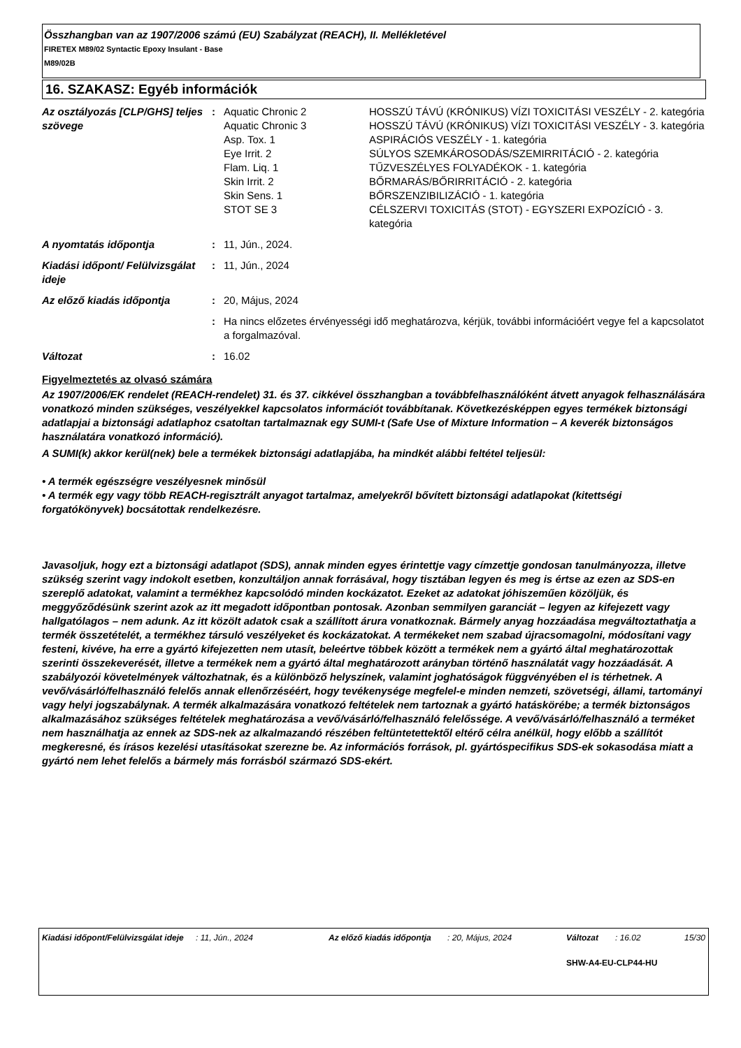Összhangban van az 1907/2006 számú (EU) Szabályzat (REACH), II. Mellékletével
FIRETEX M89/02 Syntactic Epoxy Insulant - Base
M89/02B
16. SZAKASZ: Egyéb információk
| Az osztályozás [CLP/GHS] teljes szövege | : | Aquatic Chronic 2 | HOSSZÚ TÁVÚ (KRÓNIKUS) VÍZI TOXICITÁSI VESZÉLY - 2. kategória |
| | | Aquatic Chronic 3 | HOSSZÚ TÁVÚ (KRÓNIKUS) VÍZI TOXICITÁSI VESZÉLY - 3. kategória |
| | | Asp. Tox. 1 | ASPIRÁCIÓS VESZÉLY - 1. kategória |
| | | Eye Irrit. 2 | SÚLYOS SZEMKÁROSODÁS/SZEMIRRITÁCIÓ - 2. kategória |
| | | Flam. Liq. 1 | TŰZVESZÉLYES FOLYADÉKOK - 1. kategória |
| | | Skin Irrit. 2 | BŐRMARÁS/BŐRIRRITÁCIÓ - 2. kategória |
| | | Skin Sens. 1 | BŐRSZENZIBILIZÁCIÓ - 1. kategória |
| | | STOT SE 3 | CÉLSZERVI TOXICITÁS (STOT) - EGYSZERI EXPOZÍCIÓ - 3. kategória |
| A nyomtatás időpontja | : | 11, Jún., 2024. | |
| Kiadási időpont/ Felülvizsgálat ideje | : | 11, Jún., 2024 | |
| Az előző kiadás időpontja | : | 20, Május, 2024 | |
| | : | Ha nincs előzetes érvényességi idő meghatározva, kérjük, további információért vegye fel a kapcsolatot a forgalmazóval. | |
| Változat | : | 16.02 | |
Figyelmeztetés az olvasó számára
Az 1907/2006/EK rendelet (REACH-rendelet) 31. és 37. cikkével összhangban a továbbfelhasználóként átvett anyagok felhasználására vonatkozó minden szükséges, veszélyekkel kapcsolatos információt továbbítanak. Következésképpen egyes termékek biztonsági adatlapjai a biztonsági adatlaphoz csatoltan tartalmaznak egy SUMI-t (Safe Use of Mixture Information – A keverék biztonságos használatára vonatkozó információ).
A SUMI(k) akkor kerül(nek) bele a termékek biztonsági adatlapjába, ha mindkét alábbi feltétel teljesül:
• A termék egészségre veszélyesnek minősül
• A termék egy vagy több REACH-regisztrált anyagot tartalmaz, amelyekről bővített biztonsági adatlapokat (kitettségi forgatókönyvek) bocsátottak rendelkezésre.
Javasoljuk, hogy ezt a biztonsági adatlapot (SDS), annak minden egyes érintettje vagy címzettje gondosan tanulmányozza, illetve szükség szerint vagy indokolt esetben, konzultáljon annak forrásával, hogy tisztában legyen és meg is értse az ezen az SDS-en szereplő adatokat, valamint a termékhez kapcsolódó minden kockázatot. Ezeket az adatokat jóhiszeműen közöljük, és meggyőződésünk szerint azok az itt megadott időpontban pontosak. Azonban semmilyen garanciát – legyen az kifejezett vagy hallgatólagos – nem adunk. Az itt közölt adatok csak a szállított árura vonatkoznak. Bármely anyag hozzáadása megváltoztathatja a termék összetételét, a termékhez társuló veszélyeket és kockázatokat. A termékeket nem szabad újracsomagolni, módosítani vagy festeni, kivéve, ha erre a gyártó kifejezetten nem utasít, beleértve többek között a termékek nem a gyártó által meghatározottak szerinti összekeverését, illetve a termékek nem a gyártó által meghatározott arányban történő használatát vagy hozzáadását. A szabályozói követelmények változhatnak, és a különböző helyszínek, valamint joghatóságok függvényében el is térhetnek. A vevő/vásárló/felhasználó felelős annak ellenőrzéséért, hogy tevékenysége megfelel-e minden nemzeti, szövetségi, állami, tartományi vagy helyi jogszabálynak. A termék alkalmazására vonatkozó feltételek nem tartoznak a gyártó hatáskörébe; a termék biztonságos alkalmazásához szükséges feltételek meghatározása a vevő/vásárló/felhasználó felelőssége. A vevő/vásárló/felhasználó a terméket nem használhatja az ennek az SDS-nek az alkalmazandó részében feltüntetettektől eltérő célra anélkül, hogy előbb a szállítót megkeresné, és írásos kezelési utasításokat szerezne be. Az információs források, pl. gyártóspecifikus SDS-ek sokasodása miatt a gyártó nem lehet felelős a bármely más forrásból származó SDS-ekért.
| Kiadási időpont/Felülvizsgálat ideje | : 11, Jún., 2024 | Az előző kiadás időpontja | : 20, Május, 2024 | Változat | : 16.02 | 15/30 |
SHW-A4-EU-CLP44-HU